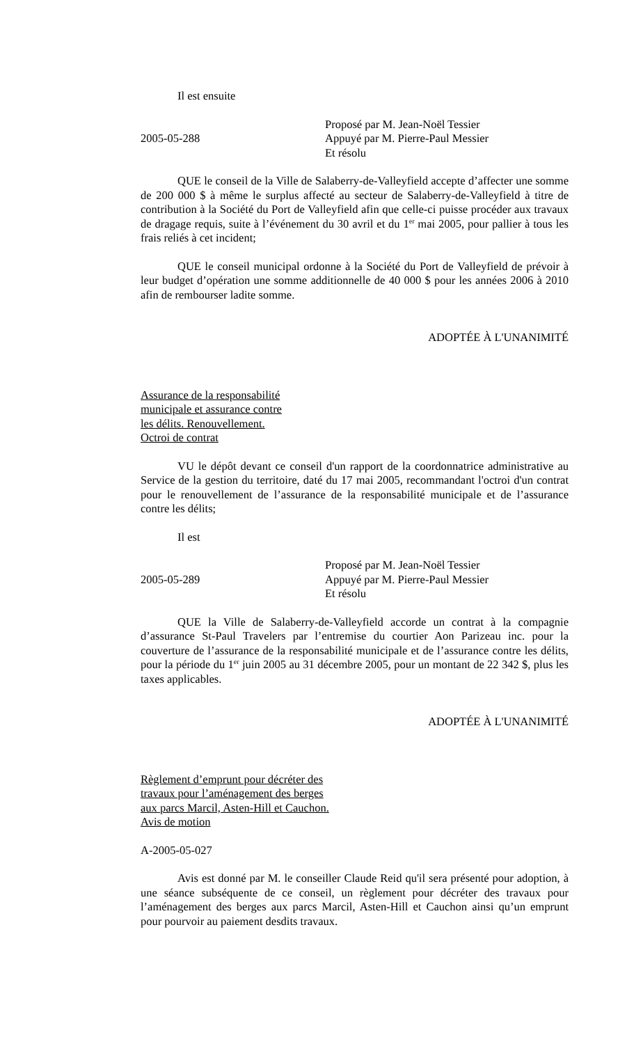Il est ensuite
2005-05-288 Proposé par M. Jean-Noël Tessier
Appuyé par M. Pierre-Paul Messier
Et résolu
QUE le conseil de la Ville de Salaberry-de-Valleyfield accepte d’affecter une somme de 200 000 $ à même le surplus affecté au secteur de Salaberry-de-Valleyfield à titre de contribution à la Société du Port de Valleyfield afin que celle-ci puisse procéder aux travaux de dragage requis, suite à l’événement du 30 avril et du 1<sup>er</sup> mai 2005, pour pallier à tous les frais reliés à cet incident;
QUE le conseil municipal ordonne à la Société du Port de Valleyfield de prévoir à leur budget d’opération une somme additionnelle de 40 000 $ pour les années 2006 à 2010 afin de rembourser ladite somme.
ADOPTÉE À L'UNANIMITÉ
Assurance de la responsabilité
municipale et assurance contre
les délits. Renouvellement.
Octroi de contrat
VU le dépôt devant ce conseil d'un rapport de la coordonnatrice administrative au Service de la gestion du territoire, daté du 17 mai 2005, recommandant l'octroi d'un contrat pour le renouvellement de l’assurance de la responsabilité municipale et de l’assurance contre les délits;
Il est
2005-05-289 Proposé par M. Jean-Noël Tessier
Appuyé par M. Pierre-Paul Messier
Et résolu
QUE la Ville de Salaberry-de-Valleyfield accorde un contrat à la compagnie d’assurance St-Paul Travelers par l’entremise du courtier Aon Parizeau inc. pour la couverture de l’assurance de la responsabilité municipale et de l’assurance contre les délits, pour la période du 1<sup>er</sup> juin 2005 au 31 décembre 2005, pour un montant de 22 342 $, plus les taxes applicables.
ADOPTÉE À L'UNANIMITÉ
Règlement d’emprunt pour décréter des
travaux pour l’aménagement des berges
aux parcs Marcil, Asten-Hill et Cauchon.
Avis de motion
A-2005-05-027
Avis est donné par M. le conseiller Claude Reid qu'il sera présenté pour adoption, à une séance subséquente de ce conseil, un règlement pour décréter des travaux pour l’aménagement des berges aux parcs Marcil, Asten-Hill et Cauchon ainsi qu’un emprunt pour pourvoir au paiement desdits travaux.